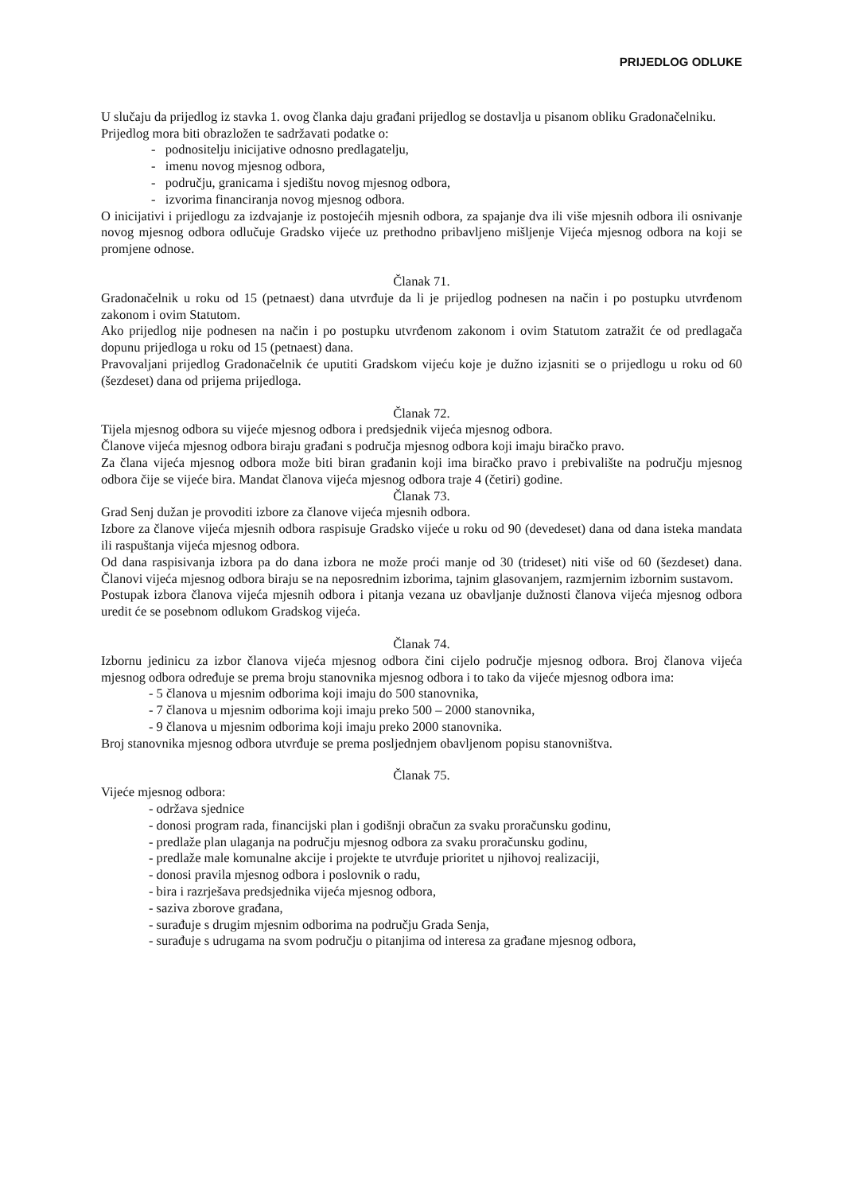PRIJEDLOG ODLUKE
U slučaju da prijedlog iz stavka 1. ovog članka daju građani prijedlog se dostavlja u pisanom obliku Gradonačelniku.
Prijedlog mora biti obrazložen te sadržavati podatke o:
- podnositelju inicijative odnosno predlagatelju,
- imenu novog mjesnog odbora,
- području, granicama i sjedištu novog mjesnog odbora,
- izvorima financiranja novog mjesnog odbora.
O inicijativi i prijedlogu za izdvajanje iz postojećih mjesnih odbora, za spajanje dva ili više mjesnih odbora ili osnivanje novog mjesnog odbora odlučuje Gradsko vijeće uz prethodno pribavljeno mišljenje Vijeća mjesnog odbora na koji se promjene odnose.
Članak 71.
Gradonačelnik u roku od 15 (petnaest) dana utvrđuje da li je prijedlog podnesen na način i po postupku utvrđenom zakonom i ovim Statutom.
Ako prijedlog nije podnesen na način i po postupku utvrđenom zakonom i ovim Statutom zatražit će od predlagača dopunu prijedloga u roku od 15 (petnaest) dana.
Pravovaljani prijedlog Gradonačelnik će uputiti Gradskom vijeću koje je dužno izjasniti se o prijedlogu u roku od 60 (šezdeset) dana od prijema prijedloga.
Članak 72.
Tijela mjesnog odbora su vijeće mjesnog odbora i predsjednik vijeća mjesnog odbora.
Članove vijeća mjesnog odbora biraju građani s područja mjesnog odbora koji imaju biračko pravo.
Za člana vijeća mjesnog odbora može biti biran građanin koji ima biračko pravo i prebivalište na području mjesnog odbora čije se vijeće bira. Mandat članova vijeća mjesnog odbora traje 4 (četiri) godine.
Članak 73.
Grad Senj dužan je provoditi izbore za članove vijeća mjesnih odbora.
Izbore za članove vijeća mjesnih odbora raspisuje Gradsko vijeće u roku od 90 (devedeset) dana od dana isteka mandata ili raspuštanja vijeća mjesnog odbora.
Od dana raspisivanja izbora pa do dana izbora ne može proći manje od 30 (trideset) niti više od 60 (šezdeset) dana. Članovi vijeća mjesnog odbora biraju se na neposrednim izborima, tajnim glasovanjem, razmjernim izbornim sustavom.
Postupak izbora članova vijeća mjesnih odbora i pitanja vezana uz obavljanje dužnosti članova vijeća mjesnog odbora uredit će se posebnom odlukom Gradskog vijeća.
Članak 74.
Izbornu jedinicu za izbor članova vijeća mjesnog odbora čini cijelo područje mjesnog odbora. Broj članova vijeća mjesnog odbora određuje se prema broju stanovnika mjesnog odbora i to tako da vijeće mjesnog odbora ima:
- 5 članova u mjesnim odborima koji imaju do 500 stanovnika,
- 7 članova u mjesnim odborima koji imaju preko 500 – 2000 stanovnika,
- 9 članova u mjesnim odborima koji imaju preko 2000 stanovnika.
Broj stanovnika mjesnog odbora utvrđuje se prema posljednjem obavljenom popisu stanovništva.
Članak 75.
Vijeće mjesnog odbora:
- održava sjednice
- donosi program rada, financijski plan i godišnji obračun za svaku proračunsku godinu,
- predlaže plan ulaganja na području mjesnog odbora za svaku proračunsku godinu,
- predlaže male komunalne akcije i projekte te utvrđuje prioritet u njihovoj realizaciji,
- donosi pravila mjesnog odbora i poslovnik o radu,
- bira i razrješava predsjednika vijeća mjesnog odbora,
- saziva zborove građana,
- surađuje s drugim mjesnim odborima na području Grada Senja,
- surađuje s udrugama na svom području o pitanjima od interesa za građane mjesnog odbora,